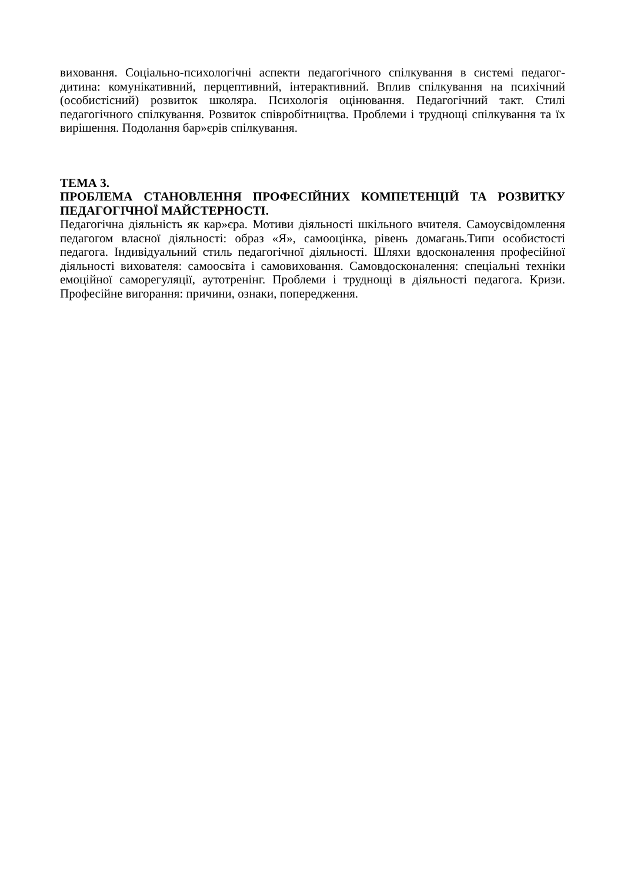виховання. Соціально-психологічні аспекти педагогічного спілкування в системі педагог-дитина: комунікативний, перцептивний, інтерактивний. Вплив спілкування на психічний (особистісний) розвиток школяра. Психологія оцінювання. Педагогічний такт. Стилі педагогічного спілкування. Розвиток співробітництва. Проблеми і труднощі спілкування та їх вирішення. Подолання бар»єрів спілкування.
ТЕМА 3.
ПРОБЛЕМА СТАНОВЛЕННЯ ПРОФЕСІЙНИХ КОМПЕТЕНЦІЙ ТА РОЗВИТКУ ПЕДАГОГІЧНОЇ МАЙСТЕРНОСТІ.
Педагогічна діяльність як кар»єра. Мотиви діяльності шкільного вчителя. Самоусвідомлення педагогом власної діяльності: образ «Я», самооцінка, рівень домагань.Типи особистості педагога. Індивідуальний стиль педагогічної діяльності. Шляхи вдосконалення професійної діяльності вихователя: самоосвіта і самовиховання. Самовдосконалення: спеціальні техніки емоційної саморегуляції, аутотренінг. Проблеми і труднощі в діяльності педагога. Кризи. Професійне вигорання: причини, ознаки, попередження.